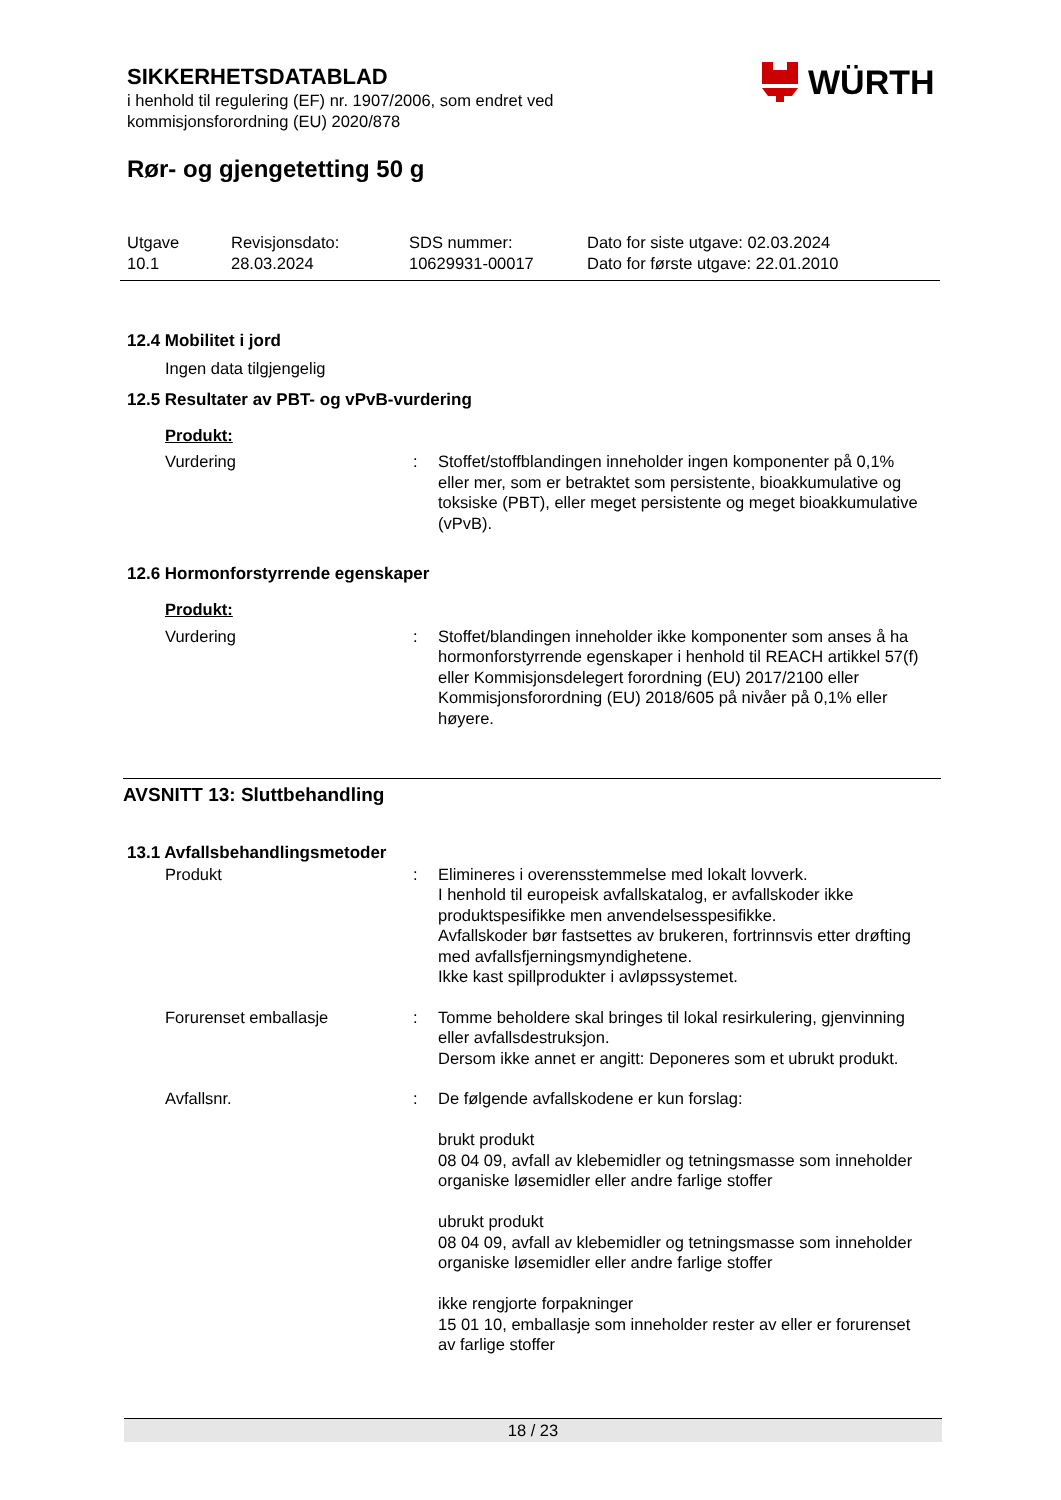SIKKERHETSDATABLAD
i henhold til regulering (EF) nr. 1907/2006, som endret ved
kommisjonsforordning (EU) 2020/878
Rør- og gjengetetting 50 g
WÜRTH
Utgave
10.1
Revisjonsdato:
28.03.2024
SDS nummer:
10629931-00017
Dato for siste utgave: 02.03.2024
Dato for første utgave: 22.01.2010
12.4 Mobilitet i jord
Ingen data tilgjengelig
12.5 Resultater av PBT- og vPvB-vurdering
Produkt:
Vurdering : Stoffet/stoffblandingen inneholder ingen komponenter på 0,1% eller mer, som er betraktet som persistente, bioakkumulative og toksiske (PBT), eller meget persistente og meget bioakkumulative (vPvB).
12.6 Hormonforstyrrende egenskaper
Produkt:
Vurdering : Stoffet/blandingen inneholder ikke komponenter som anses å ha hormonforstyrrende egenskaper i henhold til REACH artikkel 57(f) eller Kommisjonsdelegert forordning (EU) 2017/2100 eller Kommisjonsforordning (EU) 2018/605 på nivåer på 0,1% eller høyere.
AVSNITT 13: Sluttbehandling
13.1 Avfallsbehandlingsmetoder
Produkt : Elimineres i overensstemmelse med lokalt lovverk.
I henhold til europeisk avfallskatalog, er avfallskoder ikke produktspesifikke men anvendelsesspesifikke.
Avfallskoder bør fastsettes av brukeren, fortrinnsvis etter drøfting med avfallsfjerningsmyndighetene.
Ikke kast spillprodukter i avløpssystemet.
Forurenset emballasje : Tomme beholdere skal bringes til lokal resirkulering, gjenvinning eller avfallsdestruksjon.
Dersom ikke annet er angitt: Deponeres som et ubrukt produkt.
Avfallsnr. : De følgende avfallskodene er kun forslag:
brukt produkt
08 04 09, avfall av klebemidler og tetningsmasse som inneholder organiske løsemidler eller andre farlige stoffer
ubrukt produkt
08 04 09, avfall av klebemidler og tetningsmasse som inneholder organiske løsemidler eller andre farlige stoffer
ikke rengjorte forpakninger
15 01 10, emballasje som inneholder rester av eller er forurenset av farlige stoffer
18 / 23